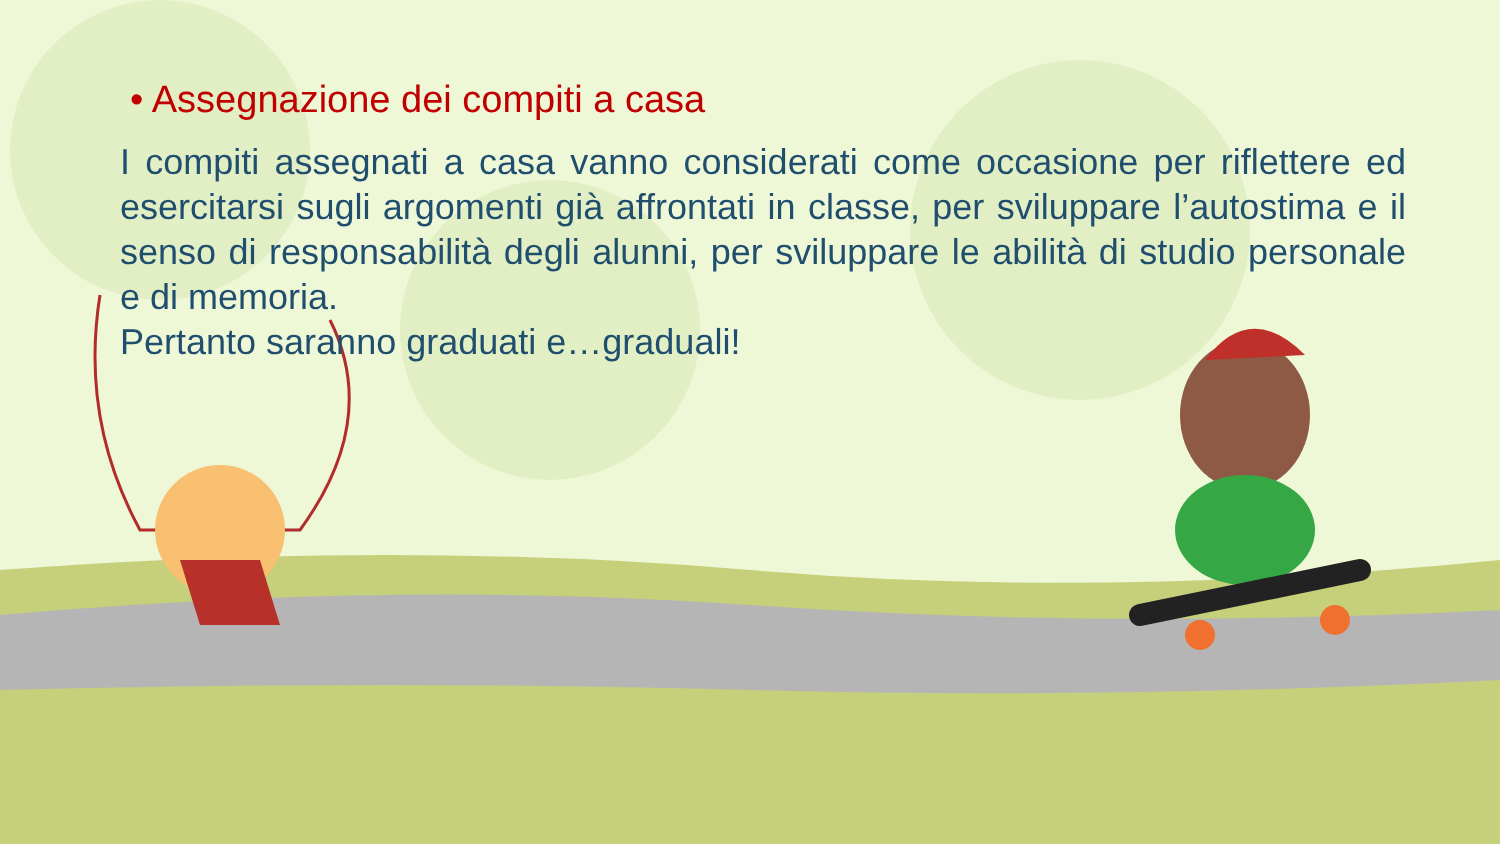• Assegnazione dei compiti a casa
I compiti assegnati a casa vanno considerati come occasione per riflettere ed esercitarsi sugli argomenti già affrontati in classe, per sviluppare l’autostima e il senso di responsabilità degli alunni, per sviluppare le abilità di studio personale e di memoria.
Pertanto saranno graduati e…graduali!